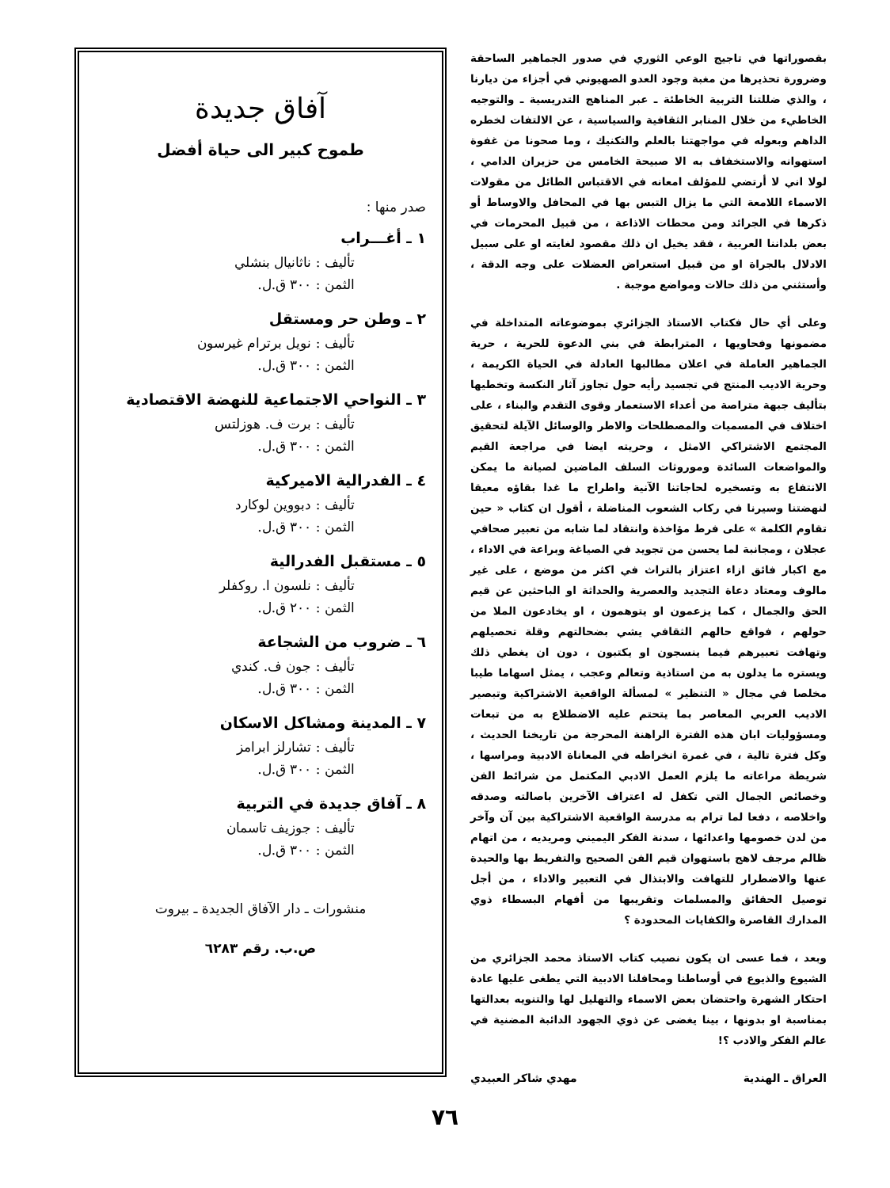بقصوراتها في تاجيج الوعي الثوري في صدور الجماهير الساحقة وضرورة تحذيرها من مغبة وجود العدو الصهيوني في أجزاء من ديارنا ، والذي ضللتنا التربية الخاطئة ـ عبر المناهج التدريسية ـ والتوجيه الخاطيء من خلال المنابر الثقافية والسياسية ، عن الالتفات لخطره الداهم وبعوله في مواجهتنا بالعلم والتكنيك ، وما صحونا من غفوة استهوانه والاستخفاف به الا صبيحة الخامس من حزيران الدامي ، لولا اني لا أرتضي للمؤلف امعانه في الاقتباس الطائل من مقولات الاسماء اللامعة التي ما يزال التبس بها في المحافل والاوساط أو ذكرها في الجرائد ومن محطات الاذاعة ، من قبيل المحرمات في بعض بلداننا العربية ، فقد يخيل ان ذلك مقصود لغايته او على سبيل الادلال بالجراة او من قبيل استعراض العضلات على وجه الدقة ، وأستثني من ذلك حالات ومواضع موجبة .
وعلى أي حال فكتاب الاستاذ الجزائري بموضوعاته المتداخلة في مضمونها وفحاويها ، المترابطة في بني الدعوة للحرية ، حرية الجماهير العاملة في اعلان مطالبها العادلة في الحياة الكريمة ، وحرية الاديب المنتج في تجسيد رأيه حول تجاوز آثار النكسة وتخطيها بتأليف جبهة متراصة من أعداء الاستعمار وقوى التقدم والبناء ، على اختلاف في المسميات والمصطلحات والاطر والوسائل الآيلة لتحقيق المجتمع الاشتراكي الامثل ، وحريته ايضا في مراجعة القيم والمواضعات السائدة وموروثات السلف الماضين لصيانة ما يمكن الانتفاع به وتسخيره لحاجاتنا الآنية واطراح ما غدا بقاؤه معيقا لنهضتنا وسيرنا في ركاب الشعوب المناضلة ، أقول ان كتاب « حين تقاوم الكلمة » على فرط مؤاخذة وانتقاد لما شابه من تعبير صحافي عجلان ، ومجانبة لما يحسن من تجويد في الصياغة وبراعة في الاداء ، مع اكبار فائق ازاء اعتزاز بالتراث في اكثر من موضع ، على غير مالوف ومعتاد دعاة التجديد والعصرية والحداثة او الباحثين عن قيم الحق والجمال ، كما يزعمون او يتوهمون ، او يخادعون الملا من حولهم ، فواقع حالهم الثقافي يشي بضحالتهم وقلة تحصيلهم وتهافت تعبيرهم فيما ينسجون او يكتبون ، دون ان يغطي ذلك ويستره ما يدلون به من استاذية وتعالم وعجب ، يمثل اسهاما طيبا مخلصا في مجال « التنظير » لمسألة الواقعية الاشتراكية وتبصير الاديب العربي المعاصر بما يتحتم عليه الاضطلاع به من تبعات ومسؤوليات ابان هذه الفترة الراهنة المحرجة من تاريخنا الحديث ، وكل فترة تالية ، في غمرة انخراطه في المعاناة الادبية ومراسها ، شريطة مراعاته ما يلزم العمل الادبي المكتمل من شرائط الفن وخصائص الجمال التي تكفل له اعتراف الآخرين باصالته وصدقه واخلاصه ، دفعا لما ترام به مدرسة الواقعية الاشتراكية بين آن وآخر من لدن خصومها واعدائها ، سدنة الفكر اليميني ومريديه ، من اتهام ظالم مرجف لاهج باستهوان قيم الفن الصحيح والتفريط بها والحيدة عنها والاضطرار للتهافت والابتذال في التعبير والاداء ، من أجل توصيل الحقائق والمسلمات وتقريبها من أفهام البسطاء ذوي المدارك القاصرة والكفايات المحدودة ؟
وبعد ، فما عسى ان يكون نصيب كتاب الاستاذ محمد الجزائري من الشيوع والذيوع في أوساطنا ومحافلنا الادبية التي يطغى عليها عادة احتكار الشهرة واحتضان بعض الاسماء والتهليل لها والتنويه بعدالتها بمناسبة او بدونها ، بينا يغضى عن ذوي الجهود الدائبة المضنية في عالم الفكر والادب ؟!
العراق ـ الهندية مهدي شاكر العبيدي
آفاق جديدة
طموح كبير الى حياة أفضل
صدر منها :
١ ـ أغـــراب
تأليف : ناثانيال بنشلي
الثمن : ٣٠٠ ق.ل.
٢ ـ وطن حر ومستقل
تأليف : نويل برترام غيرسون
الثمن : ٣٠٠ ق.ل.
٣ ـ النواحي الاجتماعية للنهضة الاقتصادية
تأليف : برت ف. هوزلتس
الثمن : ٣٠٠ ق.ل.
٤ ـ الفدرالية الاميركية
تأليف : دبووين لوكارد
الثمن : ٣٠٠ ق.ل.
٥ ـ مستقبل الفدرالية
تأليف : نلسون ا. روكفلر
الثمن : ٢٠٠ ق.ل.
٦ ـ ضروب من الشجاعة
تأليف : جون ف. كندي
الثمن : ٣٠٠ ق.ل.
٧ ـ المدينة ومشاكل الاسكان
تأليف : تشارلز ابرامز
الثمن : ٣٠٠ ق.ل.
٨ ـ آفاق جديدة في التربية
تأليف : جوزيف تاسمان
الثمن : ٣٠٠ ق.ل.
منشورات ـ دار الآفاق الجديدة ـ بيروت
ص.ب. رقم ٦٢٨٣
٧٦